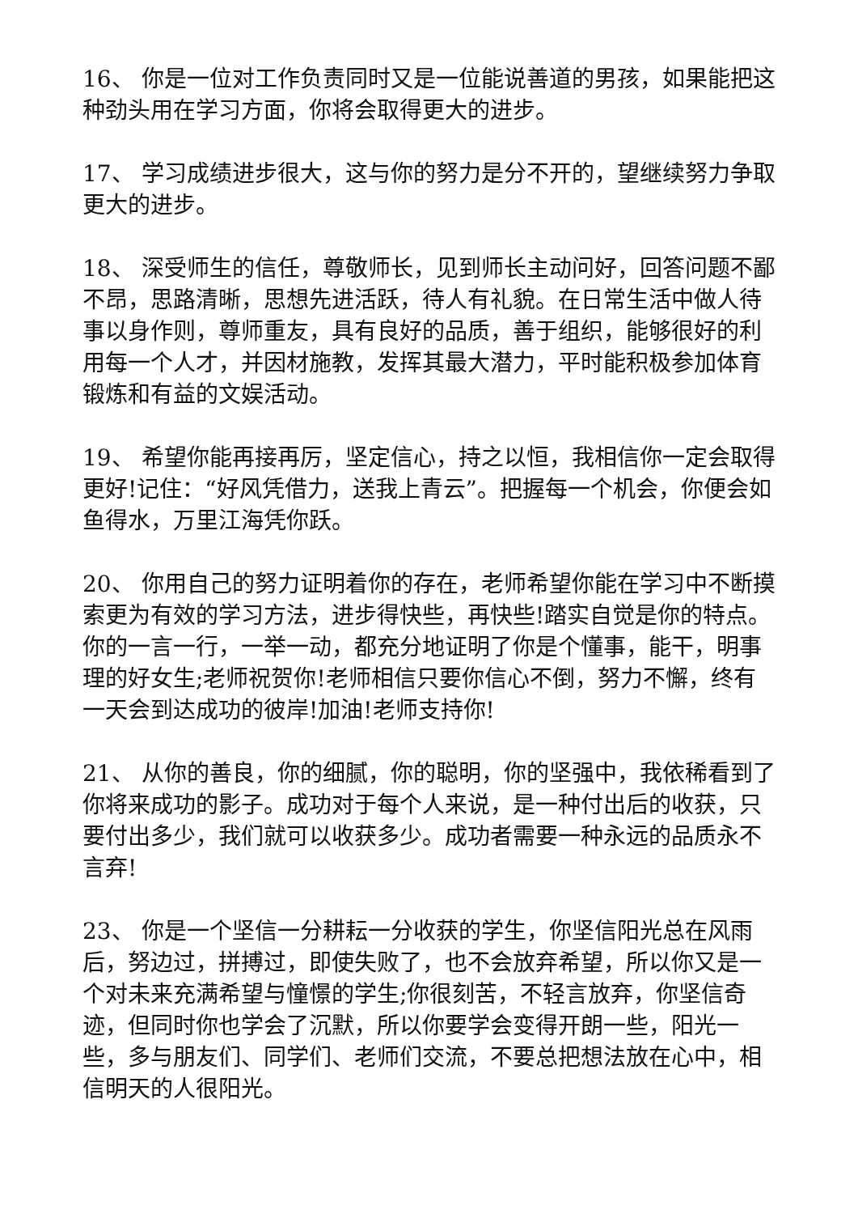16、 你是一位对工作负责同时又是一位能说善道的男孩，如果能把这种劲头用在学习方面，你将会取得更大的进步。
17、 学习成绩进步很大，这与你的努力是分不开的，望继续努力争取更大的进步。
18、 深受师生的信任，尊敬师长，见到师长主动问好，回答问题不鄙不昂，思路清晰，思想先进活跃，待人有礼貌。在日常生活中做人待事以身作则，尊师重友，具有良好的品质，善于组织，能够很好的利用每一个人才，并因材施教，发挥其最大潜力，平时能积极参加体育锻炼和有益的文娱活动。
19、 希望你能再接再厉，坚定信心，持之以恒，我相信你一定会取得更好!记住：“好风凭借力，送我上青云”。把握每一个机会，你便会如鱼得水，万里江海凭你跃。
20、 你用自己的努力证明着你的存在，老师希望你能在学习中不断摸索更为有效的学习方法，进步得快些，再快些!踏实自觉是你的特点。你的一言一行，一举一动，都充分地证明了你是个懂事，能干，明事理的好女生;老师祝贺你!老师相信只要你信心不倒，努力不懈，终有一天会到达成功的彼岸!加油!老师支持你!
21、 从你的善良，你的细腻，你的聪明，你的坚强中，我依稀看到了你将来成功的影子。成功对于每个人来说，是一种付出后的收获，只要付出多少，我们就可以收获多少。成功者需要一种永远的品质永不言弃!
23、 你是一个坚信一分耕耘一分收获的学生，你坚信阳光总在风雨后，努边过，拼搏过，即使失败了，也不会放弃希望，所以你又是一个对未来充满希望与憧憬的学生;你很刻苦，不轻言放弃，你坚信奇迹，但同时你也学会了沉默，所以你要学会变得开朗一些，阳光一些，多与朋友们、同学们、老师们交流，不要总把想法放在心中，相信明天的人很阳光。